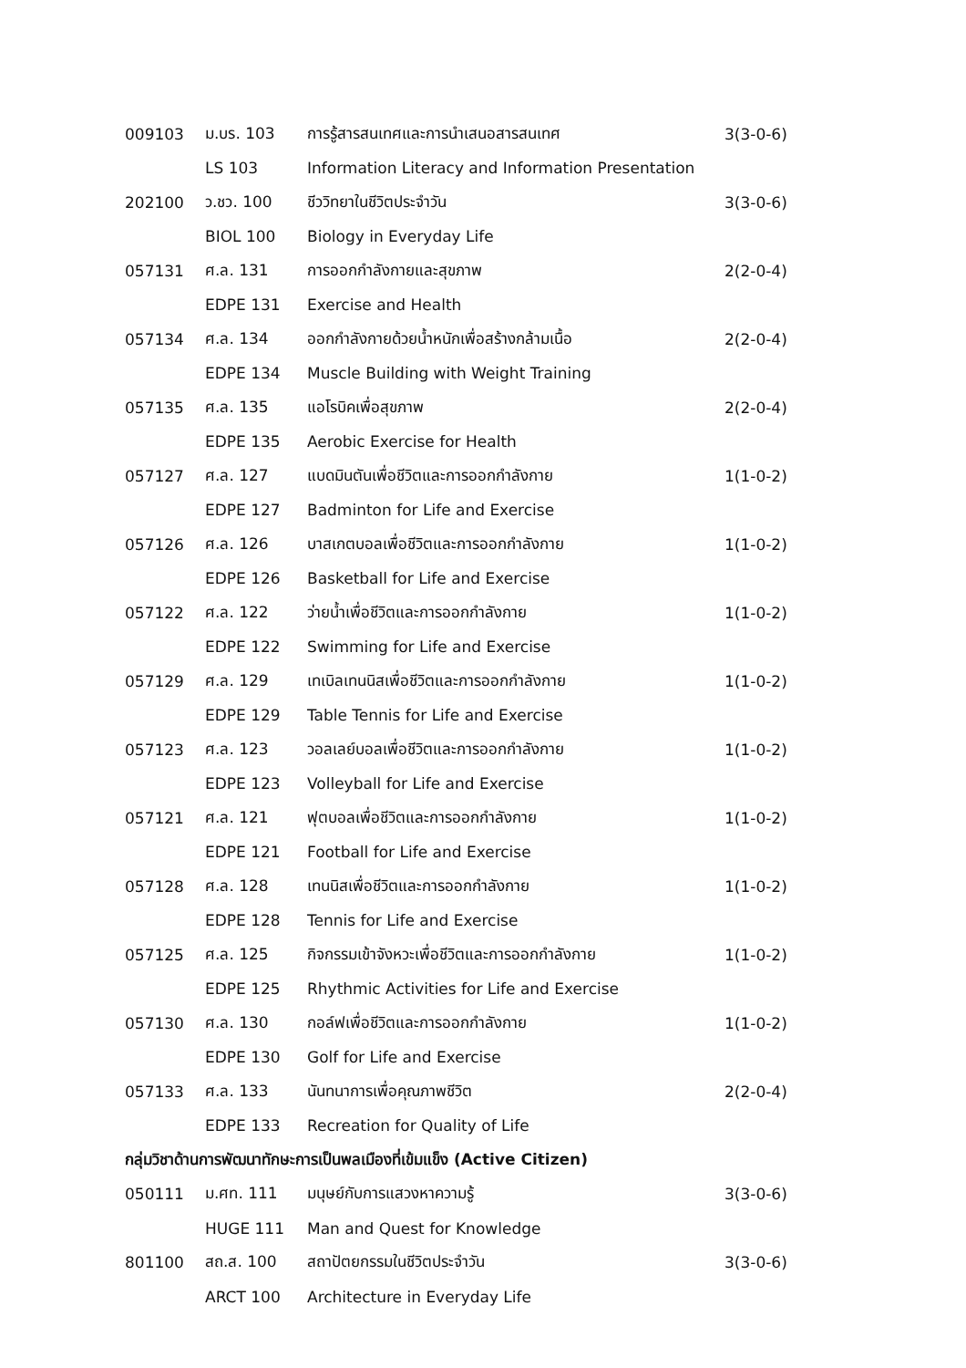| 009103 | ม.บร. 103 | การรู้สารสนเทศและการนำเสนอสารสนเทศ | 3(3-0-6) |
| | LS 103 | Information Literacy and Information Presentation | |
| 202100 | ว.ชว. 100 | ชีววิทยาในชีวิตประจำวัน | 3(3-0-6) |
| | BIOL 100 | Biology in Everyday Life | |
| 057131 | ศ.ล. 131 | การออกกำลังกายและสุขภาพ | 2(2-0-4) |
| | EDPE 131 | Exercise and Health | |
| 057134 | ศ.ล. 134 | ออกกำลังกายด้วยน้ำหนักเพื่อสร้างกล้ามเนื้อ | 2(2-0-4) |
| | EDPE 134 | Muscle Building with Weight Training | |
| 057135 | ศ.ล. 135 | แอโรบิคเพื่อสุขภาพ | 2(2-0-4) |
| | EDPE 135 | Aerobic Exercise for Health | |
| 057127 | ศ.ล. 127 | แบดมินตันเพื่อชีวิตและการออกกำลังกาย | 1(1-0-2) |
| | EDPE 127 | Badminton for Life and Exercise | |
| 057126 | ศ.ล. 126 | บาสเกตบอลเพื่อชีวิตและการออกกำลังกาย | 1(1-0-2) |
| | EDPE 126 | Basketball for Life and Exercise | |
| 057122 | ศ.ล. 122 | ว่ายน้ำเพื่อชีวิตและการออกกำลังกาย | 1(1-0-2) |
| | EDPE 122 | Swimming for Life and Exercise | |
| 057129 | ศ.ล. 129 | เทเบิลเทนนิสเพื่อชีวิตและการออกกำลังกาย | 1(1-0-2) |
| | EDPE 129 | Table Tennis for Life and Exercise | |
| 057123 | ศ.ล. 123 | วอลเลย์บอลเพื่อชีวิตและการออกกำลังกาย | 1(1-0-2) |
| | EDPE 123 | Volleyball for Life and Exercise | |
| 057121 | ศ.ล. 121 | ฟุตบอลเพื่อชีวิตและการออกกำลังกาย | 1(1-0-2) |
| | EDPE 121 | Football for Life and Exercise | |
| 057128 | ศ.ล. 128 | เทนนิสเพื่อชีวิตและการออกกำลังกาย | 1(1-0-2) |
| | EDPE 128 | Tennis for Life and Exercise | |
| 057125 | ศ.ล. 125 | กิจกรรมเข้าจังหวะเพื่อชีวิตและการออกกำลังกาย | 1(1-0-2) |
| | EDPE 125 | Rhythmic Activities for Life and Exercise | |
| 057130 | ศ.ล. 130 | กอล์ฟเพื่อชีวิตและการออกกำลังกาย | 1(1-0-2) |
| | EDPE 130 | Golf for Life and Exercise | |
| 057133 | ศ.ล. 133 | นันทนาการเพื่อคุณภาพชีวิต | 2(2-0-4) |
| | EDPE 133 | Recreation for Quality of Life | |
| กลุ่มวิชาด้านการพัฒนาทักษะการเป็นพลเมืองที่เข้มแข็ง (Active Citizen) | | | |
| 050111 | ม.ศท. 111 | มนุษย์กับการแสวงหาความรู้ | 3(3-0-6) |
| | HUGE 111 | Man and Quest for Knowledge | |
| 801100 | สถ.ส. 100 | สถาปัตยกรรมในชีวิตประจำวัน | 3(3-0-6) |
| | ARCT 100 | Architecture in Everyday Life | |